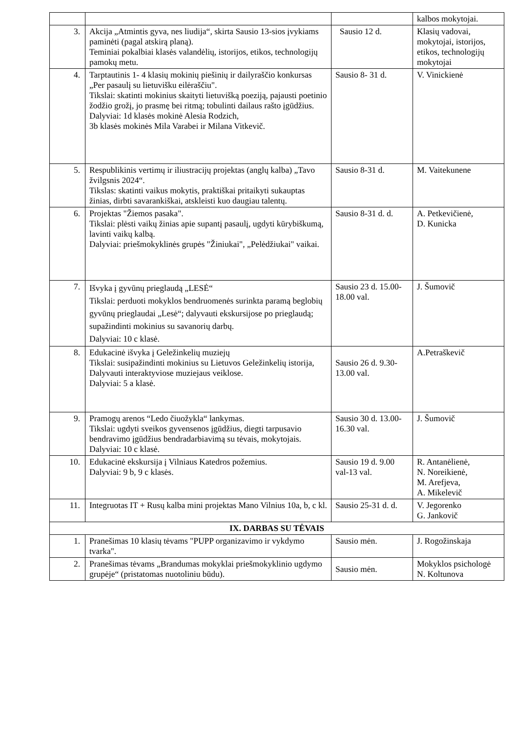| | | | kalbos mokytojai. |
| 3. | Akcija „Atmintis gyva, nes liudija“, skirta Sausio 13-sios įvykiams paminėti (pagal atskirą planą). Teminiai pokalbiai klasės valandėlių, istorijos, etikos, technologijų pamokų metu. | Sausio 12 d. | Klasių vadovai, mokytojai, istorijos, etikos, technologijų mokytojai |
| 4. | Tarptautinis 1- 4 klasių mokinių piešinių ir dailyraščio konkursas „Per pasaulį su lietuvišku eilėraščiu". Tikslai: skatinti mokinius skaityti lietuvišką poeziją, pajausti poetinio žodžio grožį, jo prasmę bei ritmą; tobulinti dailaus rašto įgūdžius. Dalyviai: 1d klasės mokinė Alesia Rodzich, 3b klasės mokinės Mila Varabei ir Milana Vitkevič. | Sausio 8- 31 d. | V. Vinickienė |
| 5. | Respublikinis vertimų ir iliustracijų projektas (anglų kalba) „Tavo žvilgsnis 2024“. Tikslas: skatinti vaikus mokytis, praktiškai pritaikyti sukauptas žinias, dirbti savarankiškai, atskleisti kuo daugiau talentų. | Sausio 8-31 d. | M. Vaitekunene |
| 6. | Projektas "Žiemos pasaka". Tikslai: plėsti vaikų žinias apie supantį pasaulį, ugdyti kūrybiškumą, lavinti vaikų kalbą. Dalyviai: priešmokyklinės grupės "Žiniukai", „Pelėdžiukai" vaikai. | Sausio 8-31 d. d. | A. Petkevičienė, D. Kunicka |
| 7. | Išvyka į gyvūnų prieglaudą „LESĖ“ Tikslai: perduoti mokyklos bendruomenės surinkta paramą beglobių gyvūnų prieglaudai „Lesė“; dalyvauti ekskursijose po prieglaudą; supažindinti mokinius su savanorių darbų. Dalyviai: 10 c klasė. | Sausio 23 d. 15.00-18.00 val. | J. Šumovič |
| 8. | Edukacinė išvyka į Geležinkelių muziejų Tikslai: susipažindinti mokinius su Lietuvos Geležinkelių istorija, Dalyvauti interaktyviose muziejaus veiklose. Dalyviai: 5 a klasė. | Sausio 26 d. 9.30-13.00 val. | A.Petraškevič |
| 9. | Pramogų arenos “Ledo čiuožykla“ lankymas. Tikslai: ugdyti sveikos gyvensenos įgūdžius, diegti tarpusavio bendravimo įgūdžius bendradarbiavimą su tėvais, mokytojais. Dalyviai: 10 c klasė. | Sausio 30 d. 13.00-16.30 val. | J. Šumovič |
| 10. | Edukacinė ekskursija į Vilniaus Katedros požemius. Dalyviai: 9 b, 9 c klasės. | Sausio 19 d. 9.00 val-13 val. | R. Antanėlienė, N. Noreikienė, M. Arefjeva, A. Mikelevič |
| 11. | Integruotas IT + Rusų kalba mini projektas Mano Vilnius 10a, b, c kl. | Sausio 25-31 d. d. | V. Jegorenko G. Jankovič |
| IX. DARBAS SU TĖVAIS | | | |
| 1. | Pranešimas 10 klasių tėvams "PUPP organizavimo ir vykdymo tvarka". | Sausio mėn. | J. Rogožinskaja |
| 2. | Pranešimas tėvams „Brandumas mokyklai priešmokyklinio ugdymo grupėje“ (pristatomas nuotoliniu būdu). | Sausio mėn. | Mokyklos psichologė N. Koltunova |